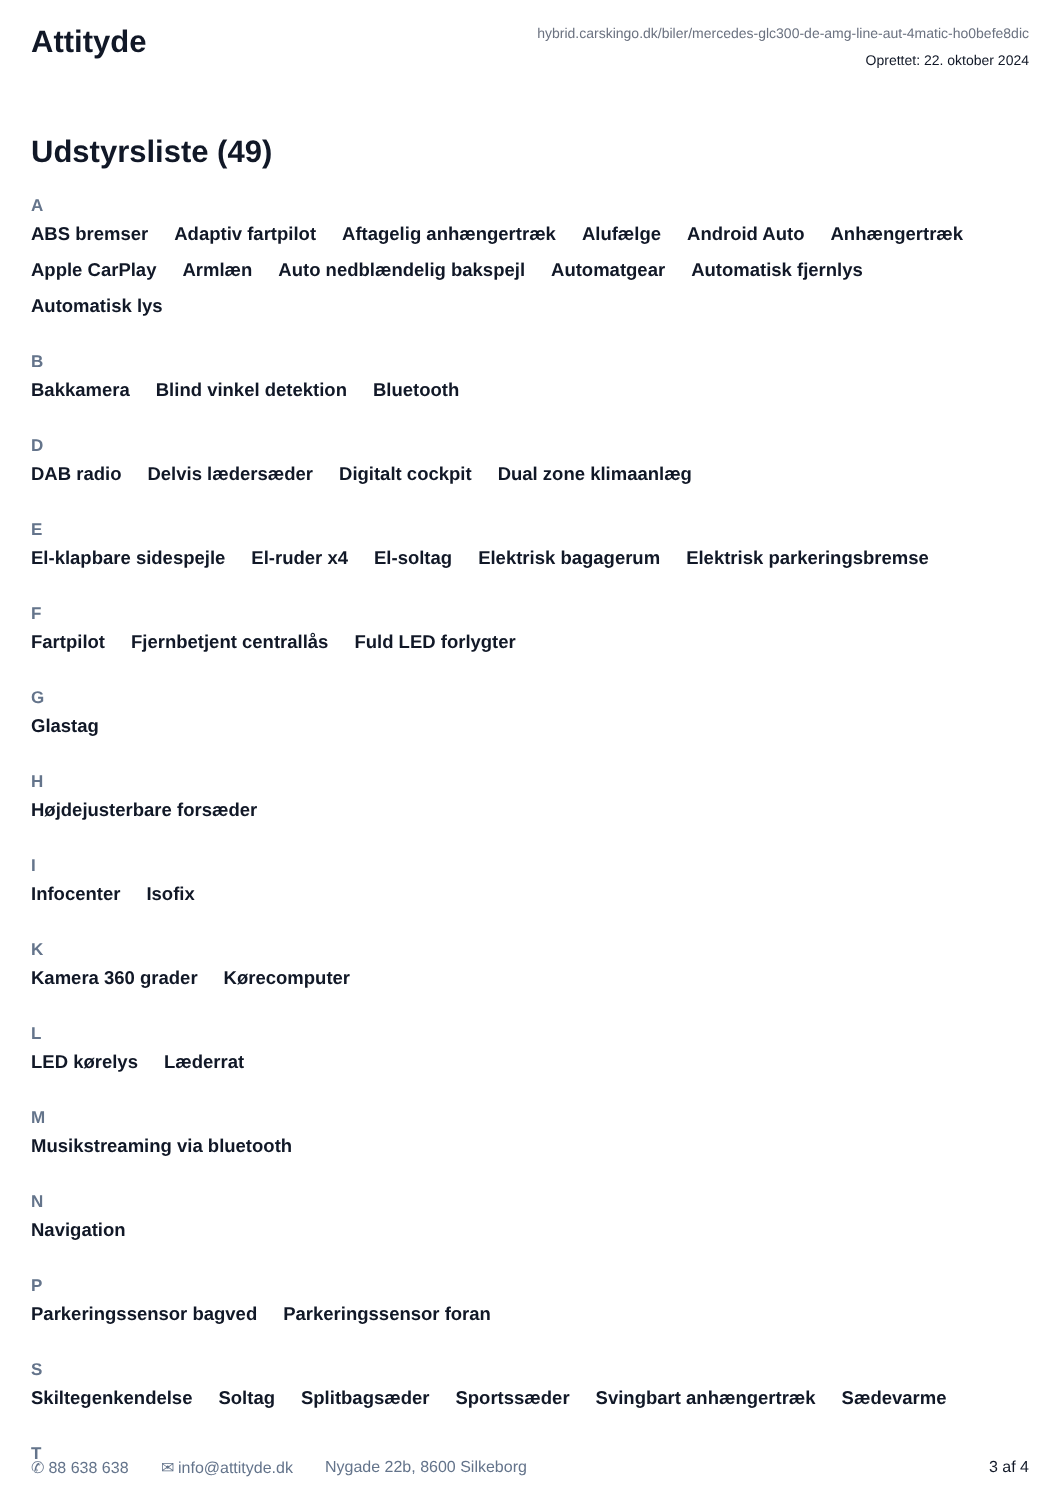Attityde
hybrid.carskingo.dk/biler/mercedes-glc300-de-amg-line-aut-4matic-ho0befe8dic
Oprettet: 22. oktober 2024
Udstyrsliste (49)
A
ABS bremser Adaptiv fartpilot Aftagelig anhængertræk Alufælge Android Auto Anhængertræk Apple CarPlay Armlæn Auto nedblændelig bakspejl Automatgear Automatisk fjernlys Automatisk lys
B
Bakkamera Blind vinkel detektion Bluetooth
D
DAB radio Delvis lædersæder Digitalt cockpit Dual zone klimaanlæg
E
El-klapbare sidespejle El-ruder x4 El-soltag Elektrisk bagagerum Elektrisk parkeringsbremse
F
Fartpilot Fjernbetjent centrallås Fuld LED forlygter
G
Glastag
H
Højdejusterbare forsæder
I
Infocenter Isofix
K
Kamera 360 grader Kørecomputer
L
LED kørelys Læderrat
M
Musikstreaming via bluetooth
N
Navigation
P
Parkeringssensor bagved Parkeringssensor foran
S
Skiltegenkendelse Soltag Splitbagsæder Sportssæder Svingbart anhængertræk Sædevarme
T
✆ 88 638 638 ✉ info@attityde.dk Nygade 22b, 8600 Silkeborg 3 af 4